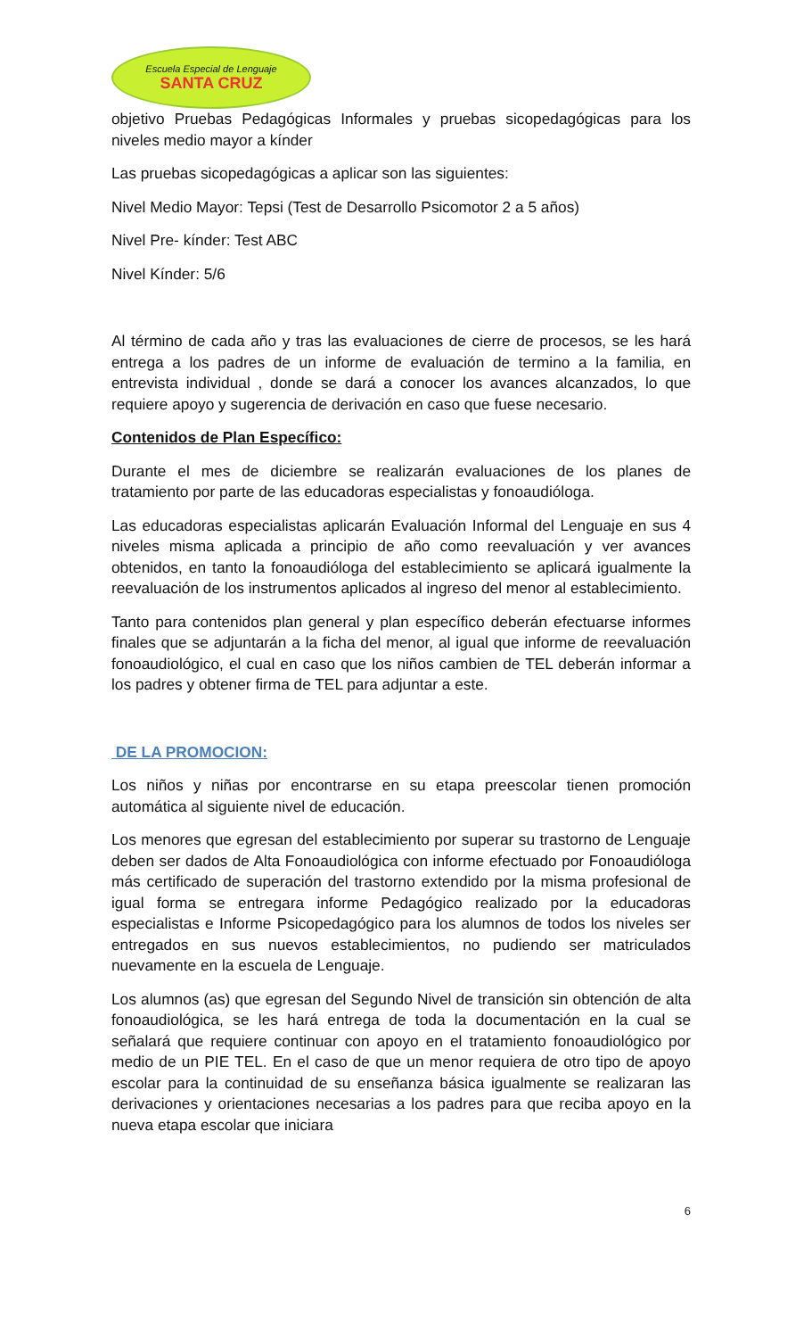Escuela Especial de Lenguaje
SANTA CRUZ
objetivo Pruebas Pedagógicas Informales y pruebas sicopedagógicas para los niveles medio mayor a kínder
Las pruebas sicopedagógicas a aplicar son las siguientes:
Nivel Medio Mayor: Tepsi (Test de Desarrollo Psicomotor 2 a 5 años)
Nivel Pre- kínder: Test ABC
Nivel Kínder: 5/6
Al término de cada año y tras las evaluaciones de cierre de procesos, se les hará entrega a los padres de un informe de evaluación de termino a la familia, en entrevista individual , donde se dará a conocer los avances alcanzados, lo que requiere apoyo y sugerencia de derivación en caso que fuese necesario.
Contenidos de Plan Específico:
Durante el mes de diciembre se realizarán evaluaciones de los planes de tratamiento por parte de las educadoras especialistas y fonoaudióloga.
Las educadoras especialistas aplicarán Evaluación Informal del Lenguaje en sus 4 niveles misma aplicada a principio de año como reevaluación y ver avances obtenidos, en tanto la fonoaudióloga del establecimiento se aplicará igualmente la reevaluación de los instrumentos aplicados al ingreso del menor al establecimiento.
Tanto para contenidos plan general y plan específico deberán efectuarse informes finales que se adjuntarán a la ficha del menor, al igual que informe de reevaluación fonoaudiológico, el cual en caso que los niños cambien de TEL deberán informar a los padres y obtener firma de TEL para adjuntar a este.
DE LA PROMOCION:
Los niños y niñas por encontrarse en su etapa preescolar tienen promoción automática al siguiente nivel de educación.
Los menores que egresan del establecimiento por superar su trastorno de Lenguaje deben ser dados de Alta Fonoaudiológica con informe efectuado por Fonoaudióloga más certificado de superación del trastorno extendido por la misma profesional de igual forma se entregara informe Pedagógico realizado por la educadoras especialistas e Informe Psicopedagógico para los alumnos de todos los niveles ser entregados en sus nuevos establecimientos, no pudiendo ser matriculados nuevamente en la escuela de Lenguaje.
Los alumnos (as) que egresan del Segundo Nivel de transición sin obtención de alta fonoaudiológica, se les hará entrega de toda la documentación en la cual se señalará que requiere continuar con apoyo en el tratamiento fonoaudiológico por medio de un PIE TEL. En el caso de que un menor requiera de otro tipo de apoyo escolar para la continuidad de su enseñanza básica igualmente se realizaran las derivaciones y orientaciones necesarias a los padres para que reciba apoyo en la nueva etapa escolar que iniciara
6